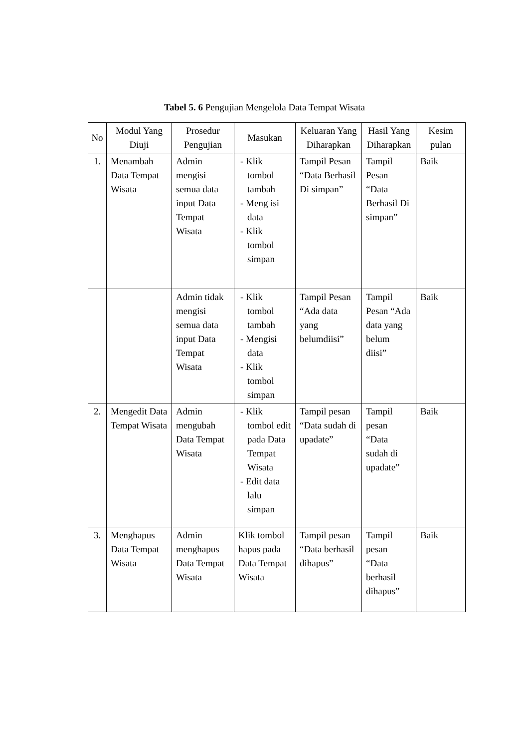Tabel 5. 6 Pengujian Mengelola Data Tempat Wisata
| No | Modul Yang Diuji | Prosedur Pengujian | Masukan | Keluaran Yang Diharapkan | Hasil Yang Diharapkan | Kesim pulan |
| --- | --- | --- | --- | --- | --- | --- |
| 1. | Menambah Data Tempat Wisata | Admin mengisi semua data input Data Tempat Wisata | - Klik tombol tambah - Meng isi data - Klik tombol simpan | Tampil Pesan “Data Berhasil Di simpan” | Tampil Pesan “Data Berhasil Di simpan” | Baik |
| | | Admin tidak mengisi semua data input Data Tempat Wisata | - Klik tombol tambah - Mengisi data - Klik tombol simpan | Tampil Pesan “Ada data yang belumdiisi” | Tampil Pesan “Ada data yang belum diisi” | Baik |
| 2. | Mengedit Data Tempat Wisata | Admin mengubah Data Tempat Wisata | - Klik tombol edit pada Data Tempat Wisata - Edit data lalu simpan | Tampil pesan “Data sudah di upadate” | Tampil pesan “Data sudah di upadate” | Baik |
| 3. | Menghapus Data Tempat Wisata | Admin menghapus Data Tempat Wisata | Klik tombol hapus pada Data Tempat Wisata | Tampil pesan “Data berhasil dihapus” | Tampil pesan “Data berhasil dihapus” | Baik |